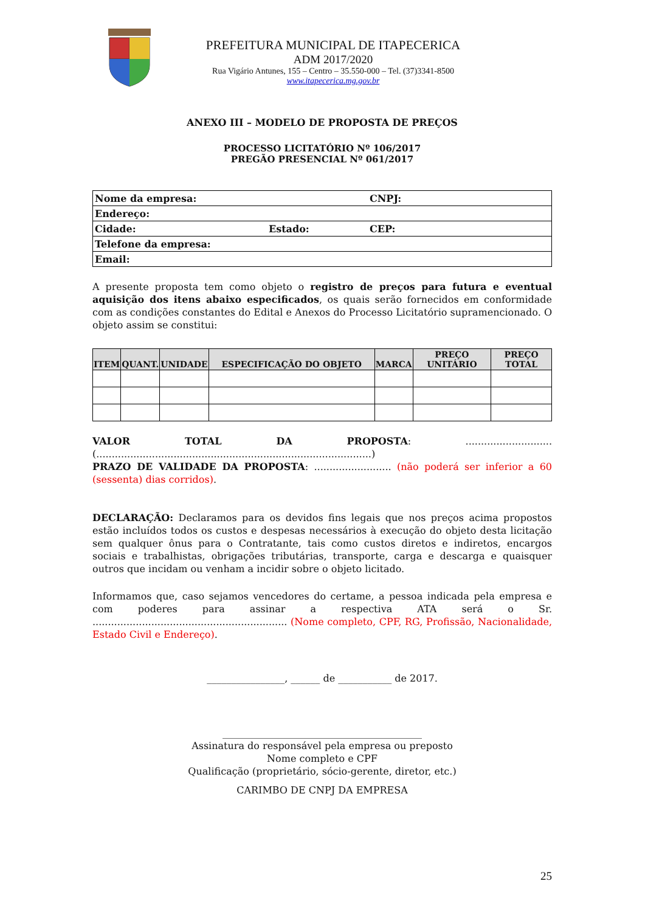PREFEITURA MUNICIPAL DE ITAPECERICA
ADM 2017/2020
Rua Vigário Antunes, 155 – Centro – 35.550-000 – Tel. (37)3341-8500
www.itapecerica.mg.gov.br
ANEXO III – MODELO DE PROPOSTA DE PREÇOS
PROCESSO LICITATÓRIO Nº 106/2017
PREGÃO PRESENCIAL Nº 061/2017
| Nome da empresa: | | CNPJ: |
| Endereço: | | |
| Cidade: | Estado: | CEP: |
| Telefone da empresa: | | |
| Email: | | |
A presente proposta tem como objeto o registro de preços para futura e eventual aquisição dos itens abaixo especificados, os quais serão fornecidos em conformidade com as condições constantes do Edital e Anexos do Processo Licitatório supramencionado. O objeto assim se constitui:
| ITEM | QUANT. | UNIDADE | ESPECIFICAÇÃO DO OBJETO | MARCA | PREÇO UNITÁRIO | PREÇO TOTAL |
| --- | --- | --- | --- | --- | --- | --- |
VALOR TOTAL DA PROPOSTA: ............................ (.........................................................................................)
PRAZO DE VALIDADE DA PROPOSTA: ......................... (não poderá ser inferior a 60 (sessenta) dias corridos).
DECLARAÇÃO: Declaramos para os devidos fins legais que nos preços acima propostos estão incluídos todos os custos e despesas necessários à execução do objeto desta licitação sem qualquer ônus para o Contratante, tais como custos diretos e indiretos, encargos sociais e trabalhistas, obrigações tributárias, transporte, carga e descarga e quaisquer outros que incidam ou venham a incidir sobre o objeto licitado.
Informamos que, caso sejamos vencedores do certame, a pessoa indicada pela empresa e com poderes para assinar a respectiva ATA será o Sr. ............................................................... (Nome completo, CPF, RG, Profissão, Nacionalidade, Estado Civil e Endereço).
________________, ______ de ___________ de 2017.
_________________________________________
Assinatura do responsável pela empresa ou preposto
Nome completo e CPF
Qualificação (proprietário, sócio-gerente, diretor, etc.)
CARIMBO DE CNPJ DA EMPRESA
25